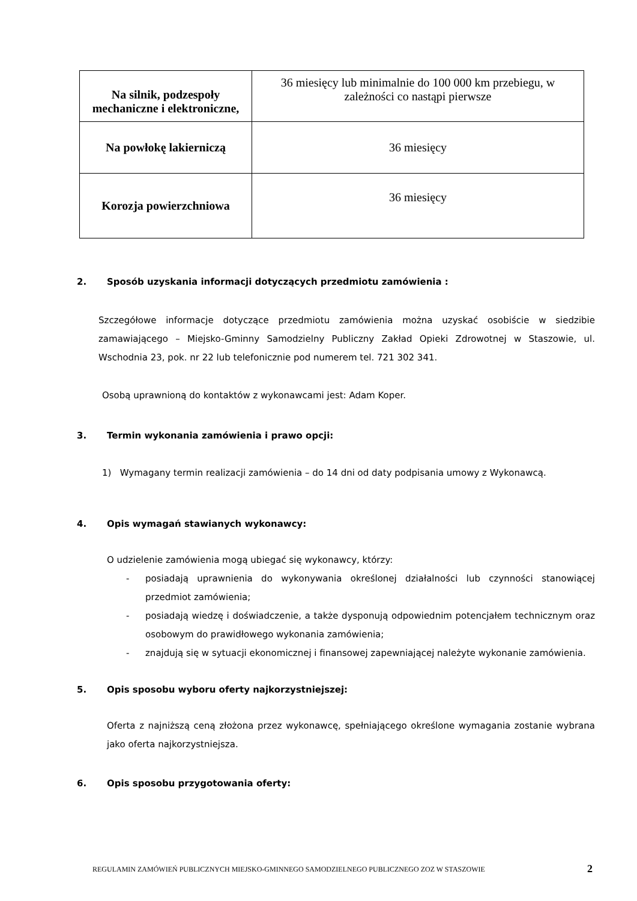| Na silnik, podzespoły mechaniczne i elektroniczne, | 36 miesięcy lub minimalnie do 100 000 km przebiegu, w zależności co nastąpi pierwsze |
| Na powłokę lakierniczą | 36 miesięcy |
| Korozja powierzchniowa | 36 miesięcy |
2. Sposób uzyskania informacji dotyczących przedmiotu zamówienia :
Szczegółowe informacje dotyczące przedmiotu zamówienia można uzyskać osobiście w siedzibie zamawiającego – Miejsko-Gminny Samodzielny Publiczny Zakład Opieki Zdrowotnej w Staszowie, ul. Wschodnia 23, pok. nr 22 lub telefonicznie pod numerem tel. 721 302 341.
Osobą uprawnioną do kontaktów z wykonawcami jest: Adam Koper.
3. Termin wykonania zamówienia i prawo opcji:
1) Wymagany termin realizacji zamówienia – do 14 dni od daty podpisania umowy z Wykonawcą.
4. Opis wymagań stawianych wykonawcy:
O udzielenie zamówienia mogą ubiegać się wykonawcy, którzy:
- posiadają uprawnienia do wykonywania określonej działalności lub czynności stanowiącej przedmiot zamówienia;
- posiadają wiedzę i doświadczenie, a także dysponują odpowiednim potencjałem technicznym oraz osobowym do prawidłowego wykonania zamówienia;
- znajdują się w sytuacji ekonomicznej i finansowej zapewniającej należyte wykonanie zamówienia.
5. Opis sposobu wyboru oferty najkorzystniejszej:
Oferta z najniższą ceną złożona przez wykonawcę, spełniającego określone wymagania zostanie wybrana jako oferta najkorzystniejsza.
6. Opis sposobu przygotowania oferty:
REGULAMIN ZAMÓWIEŃ PUBLICZNYCH MIEJSKO-GMINNEGO SAMODZIELNEGO PUBLICZNEGO ZOZ W STASZOWIE
2